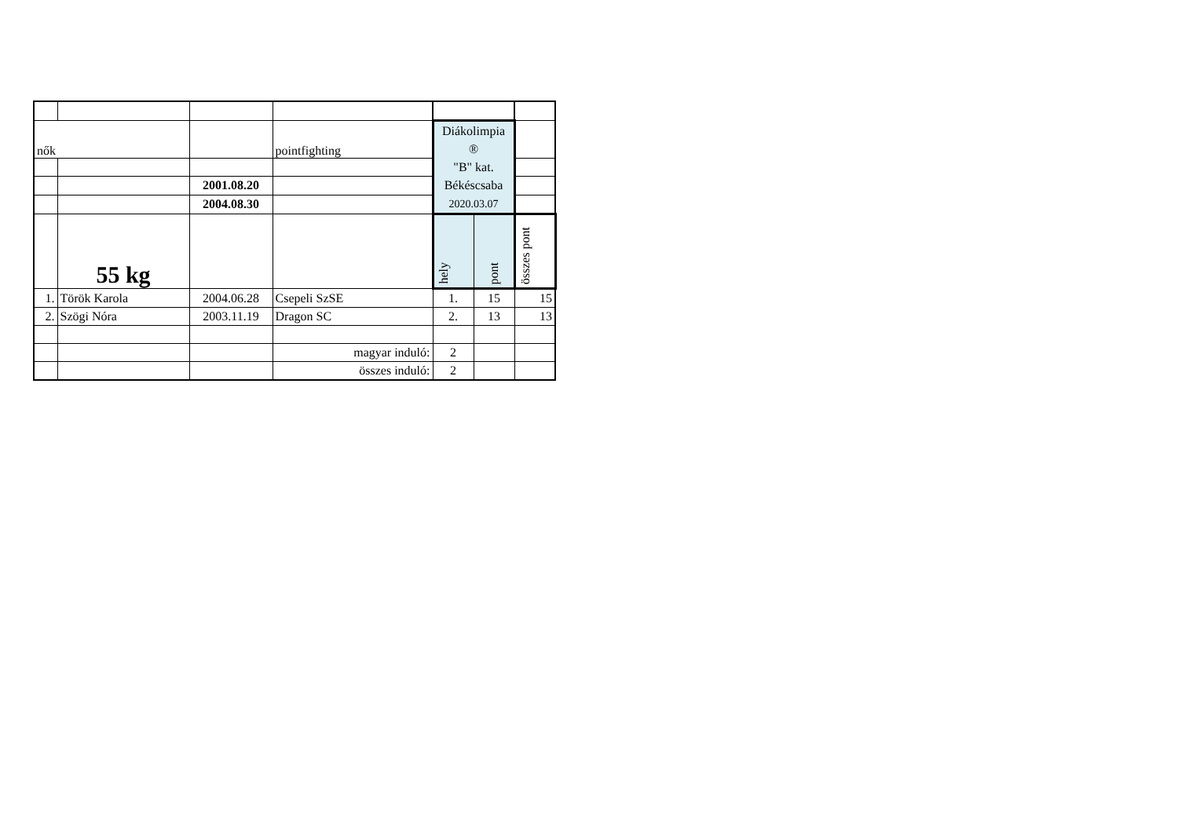| nők | | | pointfighting | Diákolimpia ® "B" kat. Békéscsaba 2020.03.07 | | |
| | | 2001.08.20 | | | | |
| | | 2004.08.30 | | | | |
| | 55 kg | | | hely | pont | összes pont |
| 1. | Török Karola | 2004.06.28 | Csepeli SzSE | 1. | 15 | 15 |
| 2. | Szögi Nóra | 2003.11.19 | Dragon SC | 2. | 13 | 13 |
| | | | magyar induló: | 2 | | |
| | | | összes induló: | 2 | | |